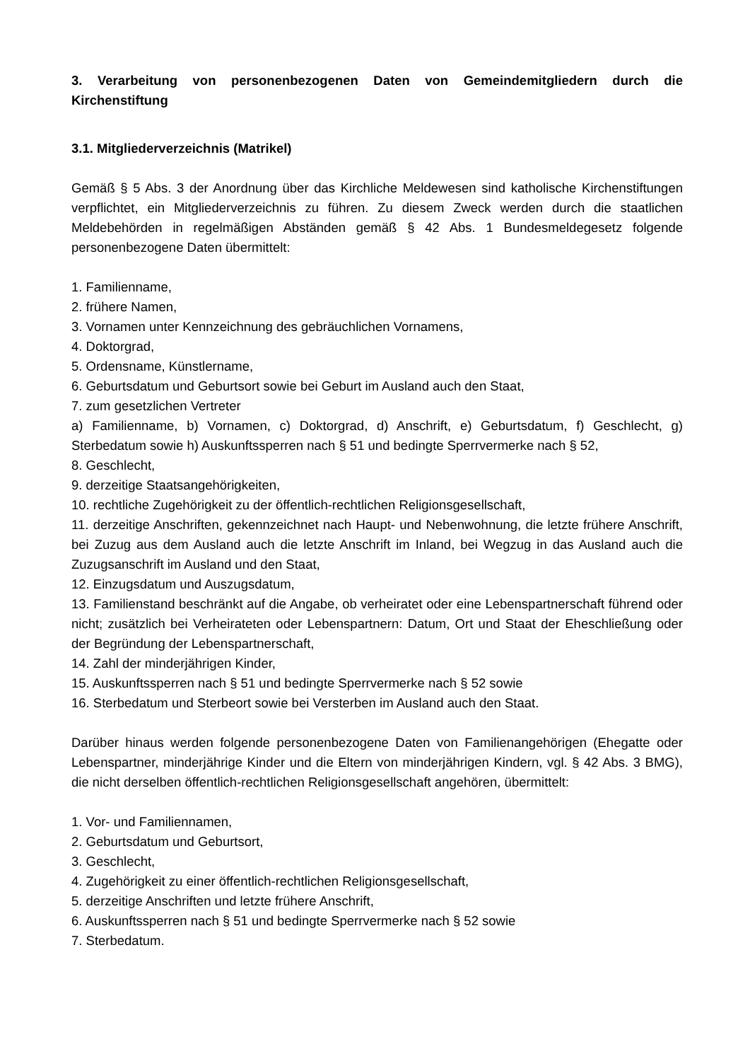3. Verarbeitung von personenbezogenen Daten von Gemeindemitgliedern durch die Kirchenstiftung
3.1. Mitgliederverzeichnis (Matrikel)
Gemäß § 5 Abs. 3 der Anordnung über das Kirchliche Meldewesen sind katholische Kirchenstiftungen verpflichtet, ein Mitgliederverzeichnis zu führen. Zu diesem Zweck werden durch die staatlichen Meldebehörden in regelmäßigen Abständen gemäß § 42 Abs. 1 Bundesmeldegesetz folgende personenbezogene Daten übermittelt:
1. Familienname,
2. frühere Namen,
3. Vornamen unter Kennzeichnung des gebräuchlichen Vornamens,
4. Doktorgrad,
5. Ordensname, Künstlername,
6. Geburtsdatum und Geburtsort sowie bei Geburt im Ausland auch den Staat,
7. zum gesetzlichen Vertreter
a) Familienname, b) Vornamen, c) Doktorgrad, d) Anschrift, e) Geburtsdatum, f) Geschlecht, g) Sterbedatum sowie h) Auskunftssperren nach § 51 und bedingte Sperrvermerke nach § 52,
8. Geschlecht,
9. derzeitige Staatsangehörigkeiten,
10. rechtliche Zugehörigkeit zu der öffentlich-rechtlichen Religionsgesellschaft,
11. derzeitige Anschriften, gekennzeichnet nach Haupt- und Nebenwohnung, die letzte frühere Anschrift, bei Zuzug aus dem Ausland auch die letzte Anschrift im Inland, bei Wegzug in das Ausland auch die Zuzugsanschrift im Ausland und den Staat,
12. Einzugsdatum und Auszugsdatum,
13. Familienstand beschränkt auf die Angabe, ob verheiratet oder eine Lebenspartnerschaft führend oder nicht; zusätzlich bei Verheirateten oder Lebenspartnern: Datum, Ort und Staat der Eheschließung oder der Begründung der Lebenspartnerschaft,
14. Zahl der minderjährigen Kinder,
15. Auskunftssperren nach § 51 und bedingte Sperrvermerke nach § 52 sowie
16. Sterbedatum und Sterbeort sowie bei Versterben im Ausland auch den Staat.
Darüber hinaus werden folgende personenbezogene Daten von Familienangehörigen (Ehegatte oder Lebenspartner, minderjährige Kinder und die Eltern von minderjährigen Kindern, vgl. § 42 Abs. 3 BMG), die nicht derselben öffentlich-rechtlichen Religionsgesellschaft angehören, übermittelt:
1. Vor- und Familiennamen,
2. Geburtsdatum und Geburtsort,
3. Geschlecht,
4. Zugehörigkeit zu einer öffentlich-rechtlichen Religionsgesellschaft,
5. derzeitige Anschriften und letzte frühere Anschrift,
6. Auskunftssperren nach § 51 und bedingte Sperrvermerke nach § 52 sowie
7. Sterbedatum.